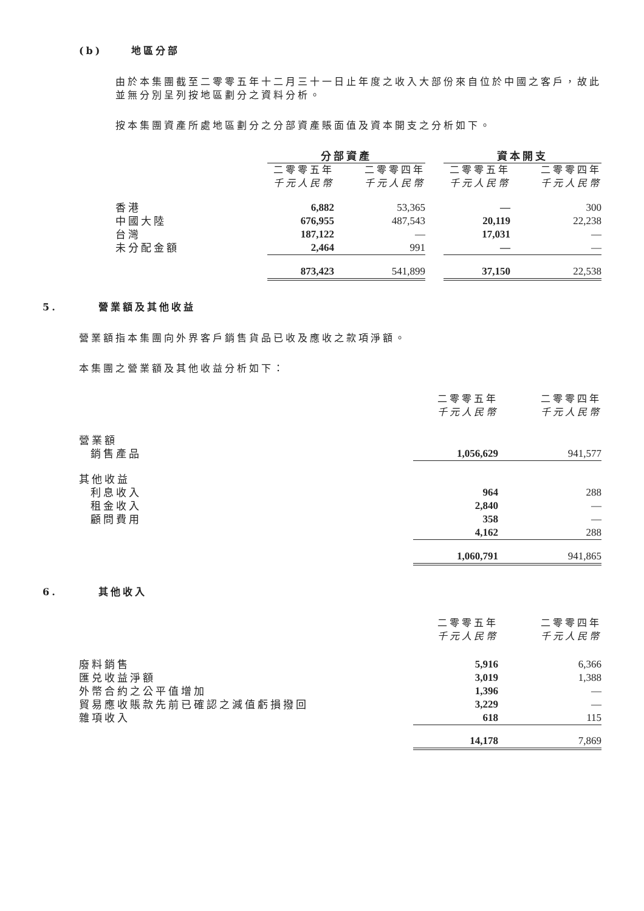(b) 地區分部
由於本集團截至二零零五年十二月三十一日止年度之收入大部份來自位於中國之客戶，故此並無分別呈列按地區劃分之資料分析。
按本集團資產所處地區劃分之分部資產賬面值及資本開支之分析如下。
| | 分部資產 | | | 資本開支 | |
| --- | --- | --- | --- | --- | --- |
| | 二零零五年 千元人民幣 | 二零零四年 千元人民幣 | | 二零零五年 千元人民幣 | 二零零四年 千元人民幣 |
| 香港 | 6,882 | 53,365 | | — | 300 |
| 中國大陸 | 676,955 | 487,543 | | 20,119 | 22,238 |
| 台灣 | 187,122 | — | | 17,031 | — |
| 未分配金額 | 2,464 | 991 | | — | — |
| | 873,423 | 541,899 | | 37,150 | 22,538 |
5. 營業額及其他收益
營業額指本集團向外界客戶銷售貨品已收及應收之款項淨額。
本集團之營業額及其他收益分析如下：
| | 二零零五年 千元人民幣 | 二零零四年 千元人民幣 |
| 營業額 | | |
| 銷售產品 | 1,056,629 | 941,577 |
| 其他收益 | | |
| 利息收入 | 964 | 288 |
| 租金收入 | 2,840 | — |
| 顧問費用 | 358 | — |
| | 4,162 | 288 |
| | 1,060,791 | 941,865 |
6. 其他收入
| | 二零零五年 千元人民幣 | 二零零四年 千元人民幣 |
| 廢料銷售 | 5,916 | 6,366 |
| 匯兑收益淨額 | 3,019 | 1,388 |
| 外幣合約之公平值增加 | 1,396 | — |
| 貿易應收賬款先前已確認之減值虧損撥回 | 3,229 | — |
| 雜項收入 | 618 | 115 |
| | 14,178 | 7,869 |